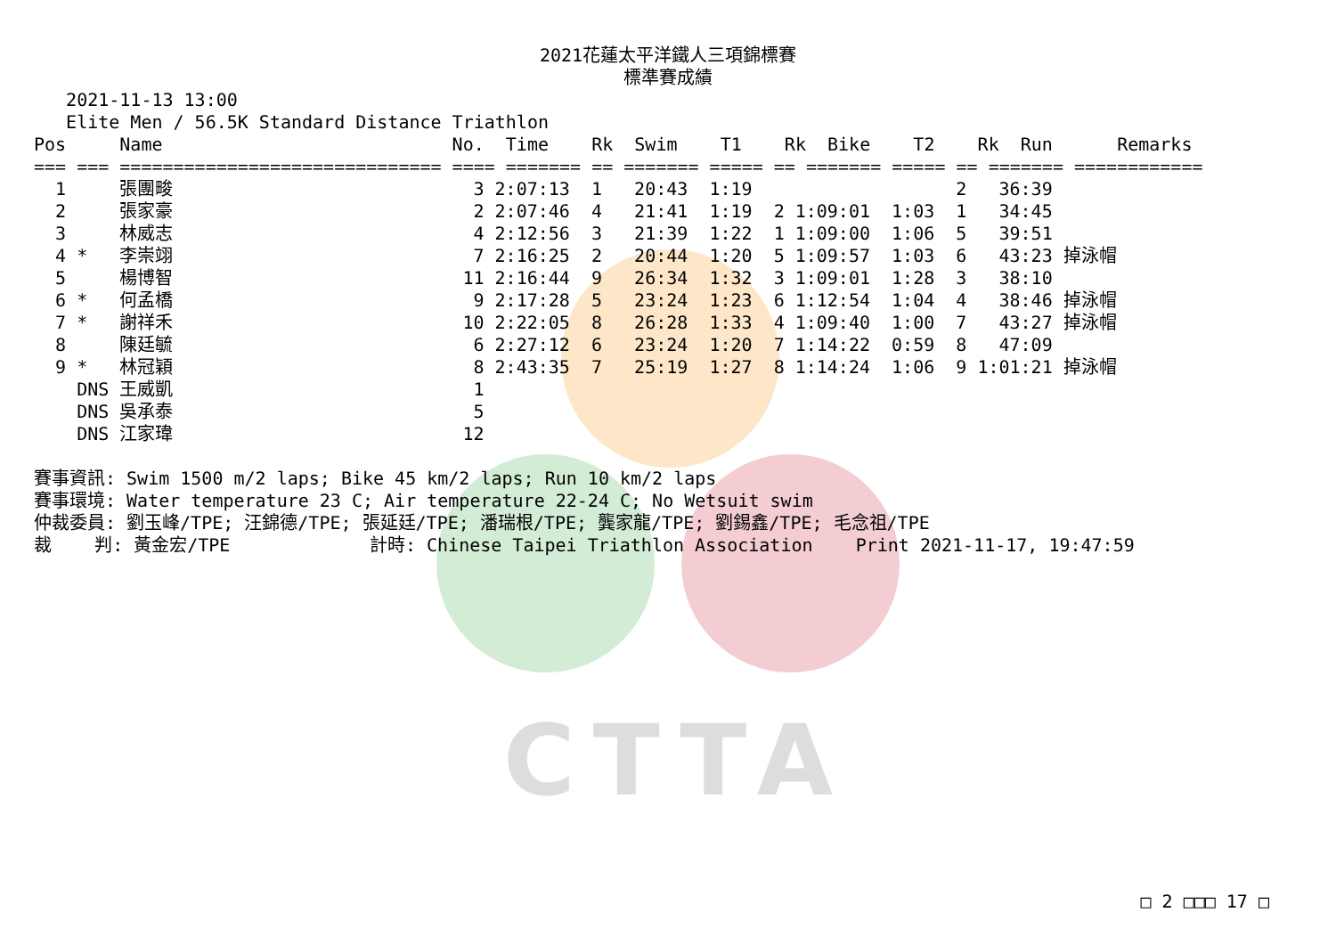CTTA
2021花蓮太平洋鐵人三項錦標賽
標準賽成績
   2021-11-13 13:00
   Elite Men / 56.5K Standard Distance Triathlon
Pos     Name                           No.  Time    Rk  Swim    T1    Rk  Bike    T2    Rk  Run      Remarks
=== === ============================== ==== ======= == ======= ===== == ======= ===== == ======= ============
  1     張團畯                            3 2:07:13  1   20:43  1:19                   2   36:39
  2     張家豪                            2 2:07:46  4   21:41  1:19  2 1:09:01  1:03  1   34:45
  3     林威志                            4 2:12:56  3   21:39  1:22  1 1:09:00  1:06  5   39:51
  4 *   李崇翊                            7 2:16:25  2   20:44  1:20  5 1:09:57  1:03  6   43:23 掉泳帽
  5     楊博智                           11 2:16:44  9   26:34  1:32  3 1:09:01  1:28  3   38:10
  6 *   何孟橋                            9 2:17:28  5   23:24  1:23  6 1:12:54  1:04  4   38:46 掉泳帽
  7 *   謝祥禾                           10 2:22:05  8   26:28  1:33  4 1:09:40  1:00  7   43:27 掉泳帽
  8     陳廷毓                            6 2:27:12  6   23:24  1:20  7 1:14:22  0:59  8   47:09
  9 *   林冠穎                            8 2:43:35  7   25:19  1:27  8 1:14:24  1:06  9 1:01:21 掉泳帽
    DNS 王威凱                            1
    DNS 吳承泰                            5
    DNS 江家瑋                           12

賽事資訊: Swim 1500 m/2 laps; Bike 45 km/2 laps; Run 10 km/2 laps
賽事環境: Water temperature 23 C; Air temperature 22-24 C; No Wetsuit swim
仲裁委員: 劉玉峰/TPE; 汪錦德/TPE; 張延廷/TPE; 潘瑞根/TPE; 龔家龍/TPE; 劉錫鑫/TPE; 毛念祖/TPE
裁    判: 黃金宏/TPE             計時: Chinese Taipei Triathlon Association    Print 2021-11-17, 19:47:59
□ 2 □□□ 17 □